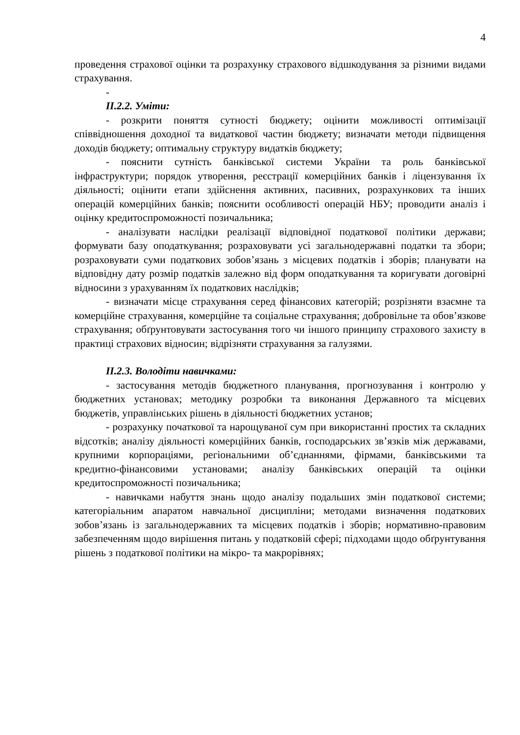4
проведення страхової оцінки та розрахунку страхового відшкодування за різними видами страхування.
-
ІІ.2.2. Уміти:
- розкрити поняття сутності бюджету; оцінити можливості оптимізації співвідношення доходної та видаткової частин бюджету; визначати методи підвищення доходів бюджету; оптимальну структуру видатків бюджету;
- пояснити сутність банківської системи України та роль банківської інфраструктури; порядок утворення, реєстрації комерційних банків і ліцензування їх діяльності; оцінити етапи здійснення активних, пасивних, розрахункових та інших операцій комерційних банків; пояснити особливості операцій НБУ; проводити аналіз і оцінку кредитоспроможності позичальника;
- аналізувати наслідки реалізації відповідної податкової політики держави; формувати базу оподаткування; розраховувати усі загальнодержавні податки та збори; розраховувати суми податкових зобов’язань з місцевих податків і зборів; планувати на відповідну дату розмір податків залежно від форм оподаткування та коригувати договірні відносини з урахуванням їх податкових наслідків;
- визначати місце страхування серед фінансових категорій; розрізняти взаємне та комерційне страхування, комерційне та соціальне страхування; добровільне та обов’язкове страхування; обґрунтовувати застосування того чи іншого принципу страхового захисту в практиці страхових відносин; відрізняти страхування за галузями.
ІІ.2.3. Володіти навичками:
- застосування методів бюджетного планування, прогнозування і контролю у бюджетних установах; методику розробки та виконання Державного та місцевих бюджетів, управлінських рішень в діяльності бюджетних установ;
- розрахунку початкової та нарощуваної сум при використанні простих та складних відсотків; аналізу діяльності комерційних банків, господарських зв’язків між державами, крупними корпораціями, регіональними об’єднаннями, фірмами, банківськими та кредитно-фінансовими установами; аналізу банківських операцій та оцінки кредитоспроможності позичальника;
- навичками набуття знань щодо аналізу подальших змін податкової системи; категоріальним апаратом навчальної дисципліни; методами визначення податкових зобов’язань із загальнодержавних та місцевих податків і зборів; нормативно-правовим забезпеченням щодо вирішення питань у податковій сфері; підходами щодо обґрунтування рішень з податкової політики на мікро- та макрорівнях;